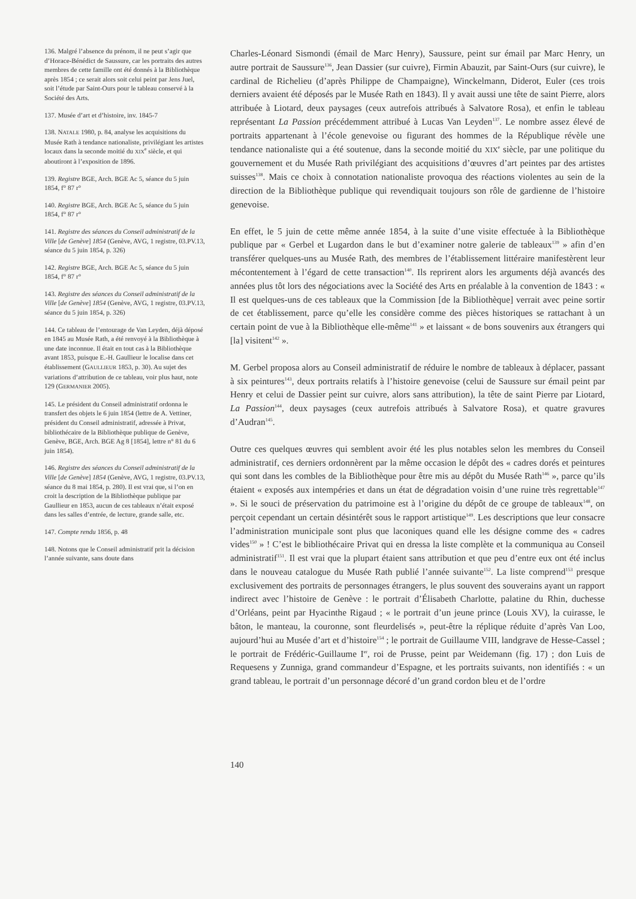136. Malgré l’absence du prénom, il ne peut s’agir que d’Horace-Bénédict de Saussure, car les portraits des autres membres de cette famille ont été donnés à la Bibliothèque après 1854 ; ce serait alors soit celui peint par Jens Juel, soit l’étude par Saint-Ours pour le tableau conservé à la Société des Arts.
137. Musée d’art et d’histoire, inv. 1845-7
138. NATALE 1980, p. 84, analyse les acquisitions du Musée Rath à tendance nationaliste, privilégiant les artistes locaux dans la seconde moitié du XIX<sup>e</sup> siècle, et qui aboutiront à l’exposition de 1896.
139. Registre BGE, Arch. BGE Ac 5, séance du 5 juin 1854, f° 87 r°
140. Registre BGE, Arch. BGE Ac 5, séance du 5 juin 1854, f° 87 r°
141. Registre des séances du Conseil administratif de la Ville [de Genève] 1854 (Genève, AVG, 1 registre, 03.PV.13, séance du 5 juin 1854, p. 326)
142. Registre BGE, Arch. BGE Ac 5, séance du 5 juin 1854, f° 87 r°
143. Registre des séances du Conseil administratif de la Ville [de Genève] 1854 (Genève, AVG, 1 registre, 03.PV.13, séance du 5 juin 1854, p. 326)
144. Ce tableau de l’entourage de Van Leyden, déjà déposé en 1845 au Musée Rath, a été renvoyé à la Bibliothèque à une date inconnue. Il était en tout cas à la Bibliothèque avant 1853, puisque E.-H. Gaullieur le localise dans cet établissement (GAULLIEUR 1853, p. 30). Au sujet des variations d’attribution de ce tableau, voir plus haut, note 129 (GERMANIER 2005).
145. Le président du Conseil administratif ordonna le transfert des objets le 6 juin 1854 (lettre de A. Vettiner, président du Conseil administratif, adressée à Privat, bibliothécaire de la Bibliothèque publique de Genève, Genève, BGE, Arch. BGE Ag 8 [1854], lettre n° 81 du 6 juin 1854).
146. Registre des séances du Conseil administratif de la Ville [de Genève] 1854 (Genève, AVG, 1 registre, 03.PV.13, séance du 8 mai 1854, p. 280). Il est vrai que, si l’on en croit la description de la Bibliothèque publique par Gaullieur en 1853, aucun de ces tableaux n’était exposé dans les salles d’entrée, de lecture, grande salle, etc.
147. Compte rendu 1856, p. 48
148. Notons que le Conseil administratif prit la décision l’année suivante, sans doute dans
Charles-Léonard Sismondi (émail de Marc Henry), Saussure, peint sur émail par Marc Henry, un autre portrait de Saussure<sup>136</sup>, Jean Dassier (sur cuivre), Firmin Abauzit, par Saint-Ours (sur cuivre), le cardinal de Richelieu (d’après Philippe de Champaigne), Winckelmann, Diderot, Euler (ces trois derniers avaient été déposés par le Musée Rath en 1843). Il y avait aussi une tête de saint Pierre, alors attribuée à Liotard, deux paysages (ceux autrefois attribués à Salvatore Rosa), et enfin le tableau représentant La Passion précédemment attribué à Lucas Van Leyden<sup>137</sup>. Le nombre assez élevé de portraits appartenant à l’école genevoise ou figurant des hommes de la République révèle une tendance nationaliste qui a été soutenue, dans la seconde moitié du XIX<sup>e</sup> siècle, par une politique du gouvernement et du Musée Rath privilégiant des acquisitions d’œuvres d’art peintes par des artistes suisses<sup>138</sup>. Mais ce choix à connotation nationaliste provoqua des réactions violentes au sein de la direction de la Bibliothèque publique qui revendiquait toujours son rôle de gardienne de l’histoire genevoise.
En effet, le 5 juin de cette même année 1854, à la suite d’une visite effectuée à la Bibliothèque publique par « Gerbel et Lugardon dans le but d’examiner notre galerie de tableaux<sup>139</sup> » afin d’en transférer quelques-uns au Musée Rath, des membres de l’établissement littéraire manifestèrent leur mécontentement à l’égard de cette transaction<sup>140</sup>. Ils reprirent alors les arguments déjà avancés des années plus tôt lors des négociations avec la Société des Arts en préalable à la convention de 1843 : « Il est quelques-uns de ces tableaux que la Commission [de la Bibliothèque] verrait avec peine sortir de cet établissement, parce qu’elle les considère comme des pièces historiques se rattachant à un certain point de vue à la Bibliothèque elle-même<sup>141</sup> » et laissant « de bons souvenirs aux étrangers qui [la] visitent<sup>142</sup> ».
M. Gerbel proposa alors au Conseil administratif de réduire le nombre de tableaux à déplacer, passant à six peintures<sup>143</sup>, deux portraits relatifs à l’histoire genevoise (celui de Saussure sur émail peint par Henry et celui de Dassier peint sur cuivre, alors sans attribution), la tête de saint Pierre par Liotard, La Passion<sup>144</sup>, deux paysages (ceux autrefois attribués à Salvatore Rosa), et quatre gravures d’Audran<sup>145</sup>.
Outre ces quelques œuvres qui semblent avoir été les plus notables selon les membres du Conseil administratif, ces derniers ordonnèrent par la même occasion le dépôt des « cadres dorés et peintures qui sont dans les combles de la Bibliothèque pour être mis au dépôt du Musée Rath<sup>146</sup> », parce qu’ils étaient « exposés aux intempéries et dans un état de dégradation voisin d’une ruine très regrettable<sup>147</sup> ». Si le souci de préservation du patrimoine est à l’origine du dépôt de ce groupe de tableaux<sup>148</sup>, on perçoit cependant un certain désintérêt sous le rapport artistique<sup>149</sup>. Les descriptions que leur consacre l’administration municipale sont plus que laconiques quand elle les désigne comme des « cadres vides<sup>150</sup> » ! C’est le bibliothécaire Privat qui en dressa la liste complète et la communiqua au Conseil administratif<sup>151</sup>. Il est vrai que la plupart étaient sans attribution et que peu d’entre eux ont été inclus dans le nouveau catalogue du Musée Rath publié l’année suivante<sup>152</sup>. La liste comprend<sup>153</sup> presque exclusivement des portraits de personnages étrangers, le plus souvent des souverains ayant un rapport indirect avec l’histoire de Genève : le portrait d’Élisabeth Charlotte, palatine du Rhin, duchesse d’Orléans, peint par Hyacinthe Rigaud ; « le portrait d’un jeune prince (Louis XV), la cuirasse, le bâton, le manteau, la couronne, sont fleurdelisés », peut-être la réplique réduite d’après Van Loo, aujourd’hui au Musée d’art et d’histoire<sup>154</sup> ; le portrait de Guillaume VIII, landgrave de Hesse-Cassel ; le portrait de Frédéric-Guillaume I<sup>er</sup>, roi de Prusse, peint par Weidemann (fig. 17) ; don Luis de Requesens y Zunniga, grand commandeur d’Espagne, et les portraits suivants, non identifiés : « un grand tableau, le portrait d’un personnage décoré d’un grand cordon bleu et de l’ordre
140